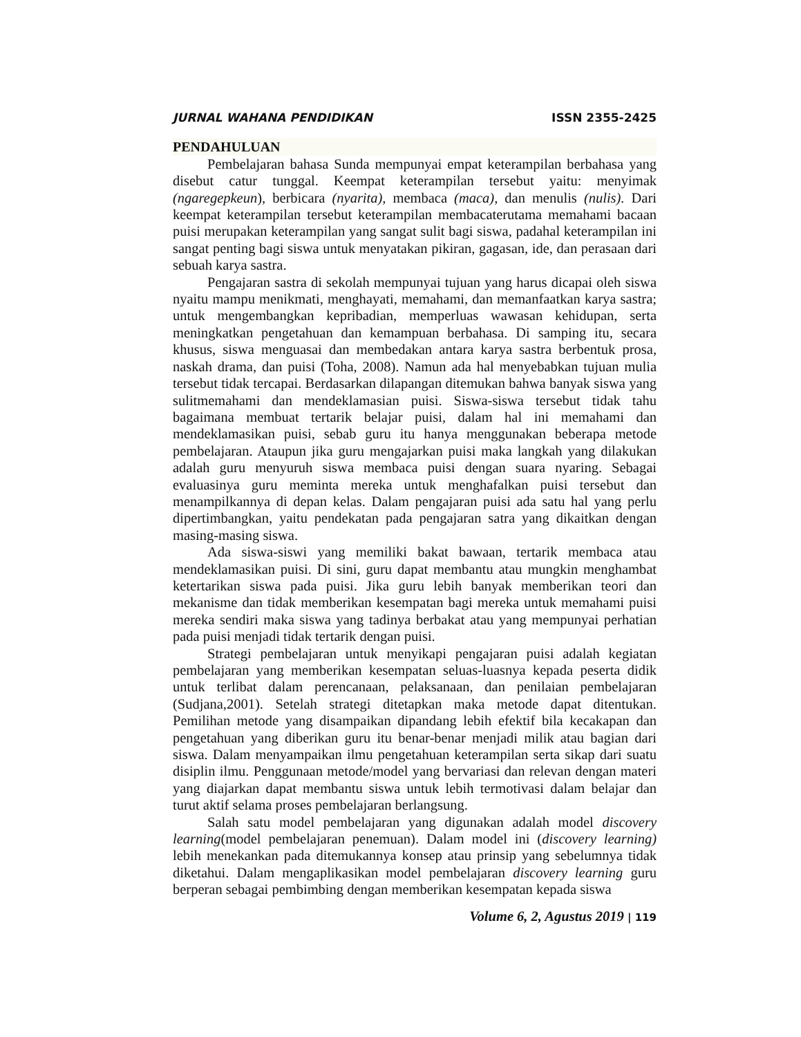JURNAL WAHANA PENDIDIKAN ISSN 2355-2425
PENDAHULUAN
Pembelajaran bahasa Sunda mempunyai empat keterampilan berbahasa yang disebut catur tunggal. Keempat keterampilan tersebut yaitu: menyimak (ngaregepkeun), berbicara (nyarita), membaca (maca), dan menulis (nulis). Dari keempat keterampilan tersebut keterampilan membacaterutama memahami bacaan puisi merupakan keterampilan yang sangat sulit bagi siswa, padahal keterampilan ini sangat penting bagi siswa untuk menyatakan pikiran, gagasan, ide, dan perasaan dari sebuah karya sastra.
Pengajaran sastra di sekolah mempunyai tujuan yang harus dicapai oleh siswa nyaitu mampu menikmati, menghayati, memahami, dan memanfaatkan karya sastra; untuk mengembangkan kepribadian, memperluas wawasan kehidupan, serta meningkatkan pengetahuan dan kemampuan berbahasa. Di samping itu, secara khusus, siswa menguasai dan membedakan antara karya sastra berbentuk prosa, naskah drama, dan puisi (Toha, 2008). Namun ada hal menyebabkan tujuan mulia tersebut tidak tercapai. Berdasarkan dilapangan ditemukan bahwa banyak siswa yang sulitmemahami dan mendeklamasian puisi. Siswa-siswa tersebut tidak tahu bagaimana membuat tertarik belajar puisi, dalam hal ini memahami dan mendeklamasikan puisi, sebab guru itu hanya menggunakan beberapa metode pembelajaran. Ataupun jika guru mengajarkan puisi maka langkah yang dilakukan adalah guru menyuruh siswa membaca puisi dengan suara nyaring. Sebagai evaluasinya guru meminta mereka untuk menghafalkan puisi tersebut dan menampilkannya di depan kelas. Dalam pengajaran puisi ada satu hal yang perlu dipertimbangkan, yaitu pendekatan pada pengajaran satra yang dikaitkan dengan masing-masing siswa.
Ada siswa-siswi yang memiliki bakat bawaan, tertarik membaca atau mendeklamasikan puisi. Di sini, guru dapat membantu atau mungkin menghambat ketertarikan siswa pada puisi. Jika guru lebih banyak memberikan teori dan mekanisme dan tidak memberikan kesempatan bagi mereka untuk memahami puisi mereka sendiri maka siswa yang tadinya berbakat atau yang mempunyai perhatian pada puisi menjadi tidak tertarik dengan puisi.
Strategi pembelajaran untuk menyikapi pengajaran puisi adalah kegiatan pembelajaran yang memberikan kesempatan seluas-luasnya kepada peserta didik untuk terlibat dalam perencanaan, pelaksanaan, dan penilaian pembelajaran (Sudjana,2001). Setelah strategi ditetapkan maka metode dapat ditentukan. Pemilihan metode yang disampaikan dipandang lebih efektif bila kecakapan dan pengetahuan yang diberikan guru itu benar-benar menjadi milik atau bagian dari siswa. Dalam menyampaikan ilmu pengetahuan keterampilan serta sikap dari suatu disiplin ilmu. Penggunaan metode/model yang bervariasi dan relevan dengan materi yang diajarkan dapat membantu siswa untuk lebih termotivasi dalam belajar dan turut aktif selama proses pembelajaran berlangsung.
Salah satu model pembelajaran yang digunakan adalah model discovery learning(model pembelajaran penemuan). Dalam model ini (discovery learning) lebih menekankan pada ditemukannya konsep atau prinsip yang sebelumnya tidak diketahui. Dalam mengaplikasikan model pembelajaran discovery learning guru berperan sebagai pembimbing dengan memberikan kesempatan kepada siswa
Volume 6, 2, Agustus 2019 | 119